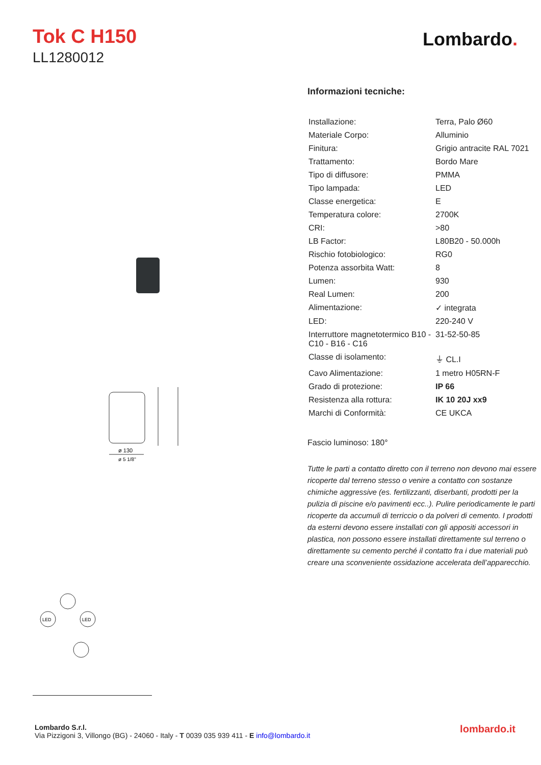Tok C H150
LL1280012
Lombardo.
ø 130
ø 5 1/8"
LED
LED
Informazioni tecniche:
| Installazione: | Terra, Palo Ø60 |
| Materiale Corpo: | Alluminio |
| Finitura: | Grigio antracite RAL 7021 |
| Trattamento: | Bordo Mare |
| Tipo di diffusore: | PMMA |
| Tipo lampada: | LED |
| Classe energetica: | E |
| Temperatura colore: | 2700K |
| CRI: | >80 |
| LB Factor: | L80B20 - 50.000h |
| Rischio fotobiologico: | RG0 |
| Potenza assorbita Watt: | 8 |
| Lumen: | 930 |
| Real Lumen: | 200 |
| Alimentazione: | ✓ integrata |
| LED: | 220-240 V |
| Interruttore magnetotermico B10 - C10 - B16 - C16 | 31-52-50-85 |
| Classe di isolamento: | ⏚ CL.I |
| Cavo Alimentazione: | 1 metro H05RN-F |
| Grado di protezione: | IP 66 |
| Resistenza alla rottura: | IK 10 20J xx9 |
| Marchi di Conformità: | CE UKCA |
Fascio luminoso: 180°
Tutte le parti a contatto diretto con il terreno non devono mai essere ricoperte dal terreno stesso o venire a contatto con sostanze chimiche aggressive (es. fertilizzanti, diserbanti, prodotti per la pulizia di piscine e/o pavimenti ecc..). Pulire periodicamente le parti ricoperte da accumuli di terriccio o da polveri di cemento. I prodotti da esterni devono essere installati con gli appositi accessori in plastica, non possono essere installati direttamente sul terreno o direttamente su cemento perché il contatto fra i due materiali può creare una sconveniente ossidazione accelerata dell’apparecchio.
Lombardo S.r.l.
Via Pizzigoni 3, Villongo (BG) - 24060 - Italy - T 0039 035 939 411 - E info@lombardo.it
lombardo.it